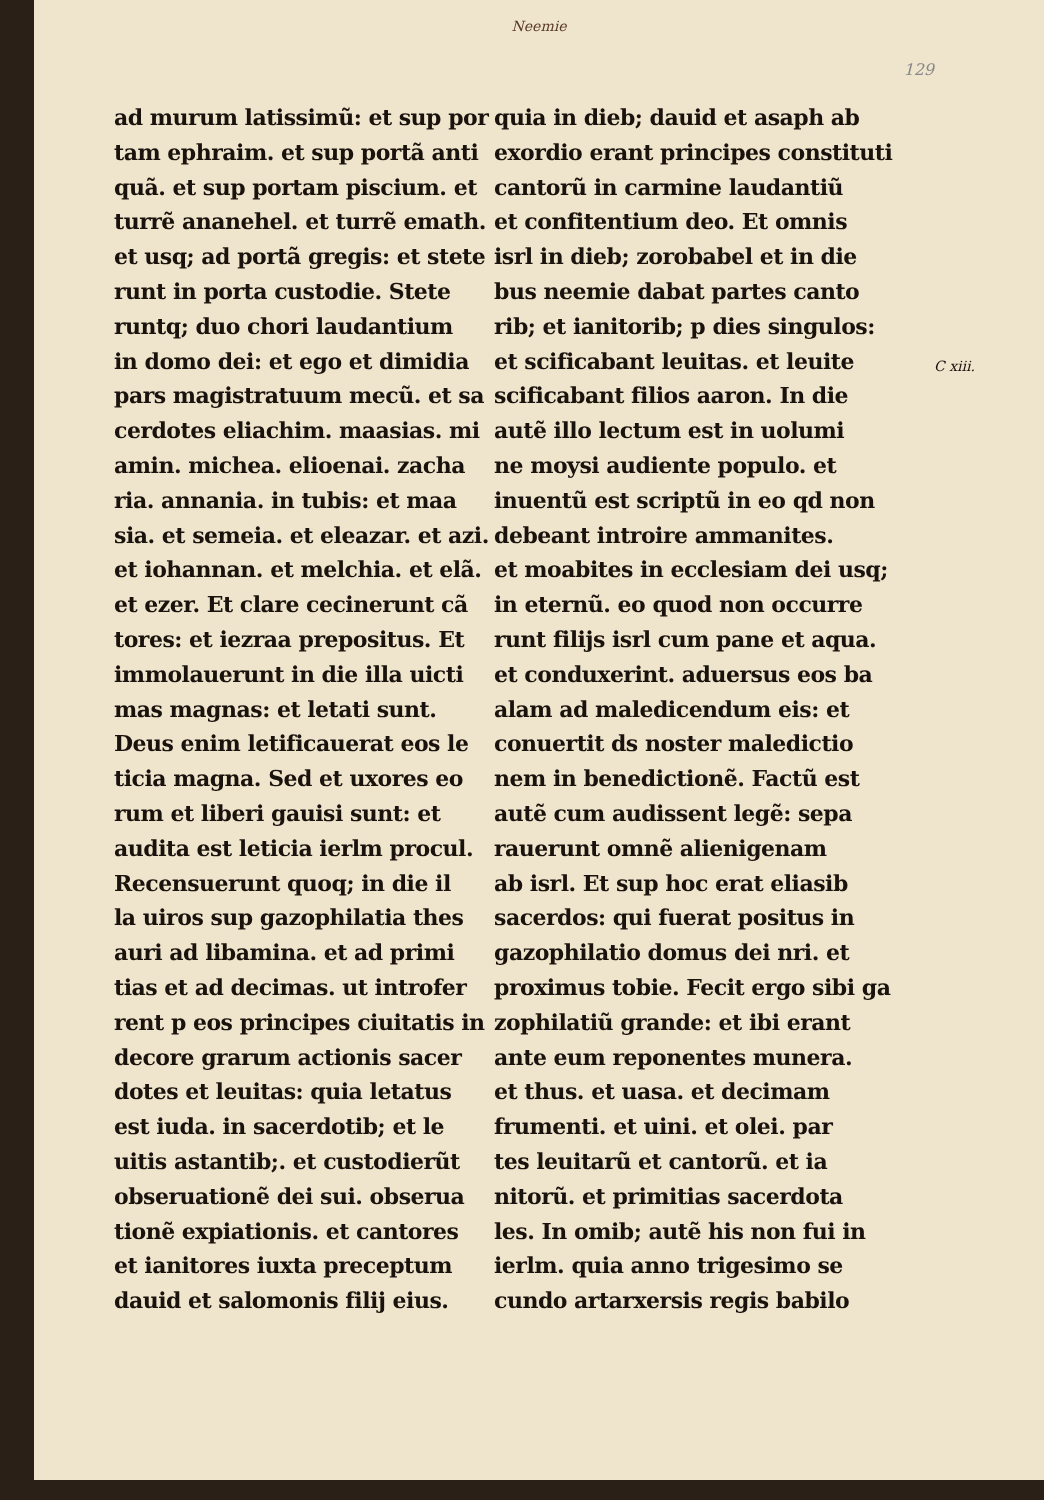Neemie
129
ad murum latissimũ: et sup por
tam ephraim. et sup portã anti
quã. et sup portam piscium. et
turrẽ ananehel. et turrẽ emath.
et usq; ad portã gregis: et stete
runt in porta custodie. Stete
runtq; duo chori laudantium
in domo dei: et ego et dimidia
pars magistratuum mecũ. et sa
cerdotes eliachim. maasias. mi
amin. michea. elioenai. zacha
ria. annania. in tubis: et maa
sia. et semeia. et eleazar. et azi.
et iohannan. et melchia. et elã.
et ezer. Et clare cecinerunt cã
tores: et iezraa prepositus. Et
immolauerunt in die illa uicti
mas magnas: et letati sunt.
Deus enim letificauerat eos le
ticia magna. Sed et uxores eo
rum et liberi gauisi sunt: et
audita est leticia ierlm procul.
Recensuerunt quoq; in die il
la uiros sup gazophilatia thes
auri ad libamina. et ad primi
tias et ad decimas. ut introfer
rent p eos principes ciuitatis in
decore grarum actionis sacer
dotes et leuitas: quia letatus
est iuda. in sacerdotib; et le
uitis astantib;. et custodierũt
obseruationẽ dei sui. obserua
tionẽ expiationis. et cantores
et ianitores iuxta preceptum
dauid et salomonis filij eius.
quia in dieb; dauid et asaph ab
exordio erant principes constituti
cantorũ in carmine laudantiũ
et confitentium deo. Et omnis
isrl in dieb; zorobabel et in die
bus neemie dabat partes canto
rib; et ianitorib; p dies singulos:
et scificabant leuitas. et leuite
scificabant filios aaron. In die
autẽ illo lectum est in uolumi
ne moysi audiente populo. et
inuentũ est scriptũ in eo qd non
debeant introire ammanites.
et moabites in ecclesiam dei usq;
in eternũ. eo quod non occurre
runt filijs isrl cum pane et aqua.
et conduxerint. aduersus eos ba
alam ad maledicendum eis: et
conuertit ds noster maledictio
nem in benedictionẽ. Factũ est
autẽ cum audissent legẽ: sepa
rauerunt omnẽ alienigenam
ab isrl. Et sup hoc erat eliasib
sacerdos: qui fuerat positus in
gazophilatio domus dei nri. et
proximus tobie. Fecit ergo sibi ga
zophilatiũ grande: et ibi erant
ante eum reponentes munera.
et thus. et uasa. et decimam
frumenti. et uini. et olei. par
tes leuitarũ et cantorũ. et ia
nitorũ. et primitias sacerdota
les. In omib; autẽ his non fui in
ierlm. quia anno trigesimo se
cundo artarxersis regis babilo
C xiii.